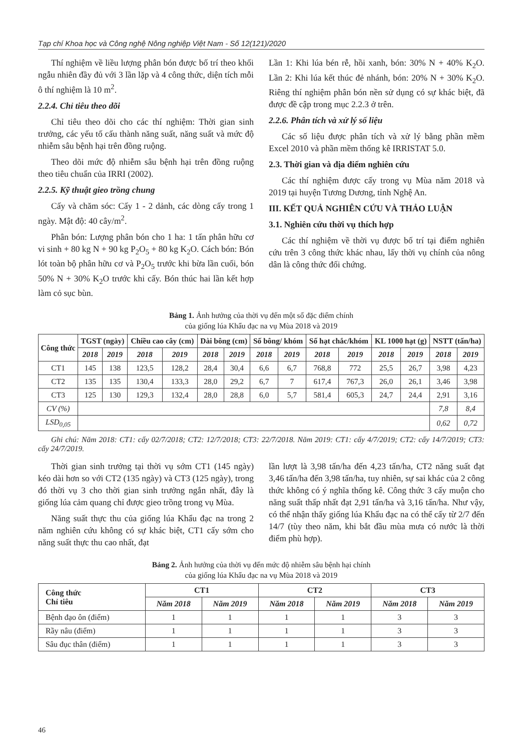Tạp chí Khoa học và Công nghệ Nông nghiệp Việt Nam - Số 12(121)/2020
Thí nghiệm về liều lượng phân bón được bố trí theo khối ngẫu nhiên đầy đủ với 3 lần lặp và 4 công thức, diện tích mỗi ô thí nghiệm là 10 m<sup>2</sup>.
2.2.4. Chỉ tiêu theo dõi
Chỉ tiêu theo dõi cho các thí nghiệm: Thời gian sinh trưởng, các yếu tố cấu thành năng suất, năng suất và mức độ nhiễm sâu bệnh hại trên đồng ruộng.
Theo dõi mức độ nhiễm sâu bệnh hại trên đồng ruộng theo tiêu chuẩn của IRRI (2002).
2.2.5. Kỹ thuật gieo trồng chung
Cấy và chăm sóc: Cấy 1 - 2 dảnh, các dòng cấy trong 1 ngày. Mật độ: 40 cây/m<sup>2</sup>.
Phân bón: Lượng phân bón cho 1 ha: 1 tấn phân hữu cơ vi sinh + 80 kg N + 90 kg P<sub>2</sub>O<sub>5</sub> + 80 kg K<sub>2</sub>O. Cách bón: Bón lót toàn bộ phân hữu cơ và P<sub>2</sub>O<sub>5</sub> trước khi bừa lần cuối, bón 50% N + 30% K<sub>2</sub>O trước khi cấy. Bón thúc hai lần kết hợp làm cỏ sục bùn.
Lần 1: Khi lúa bén rễ, hồi xanh, bón: 30% N + 40% K<sub>2</sub>O. Lần 2: Khi lúa kết thúc đẻ nhánh, bón: 20% N + 30% K<sub>2</sub>O. Riêng thí nghiệm phân bón nền sử dụng có sự khác biệt, đã được đề cập trong mục 2.2.3 ở trên.
2.2.6. Phân tích và xử lý số liệu
Các số liệu được phân tích và xử lý bằng phần mềm Excel 2010 và phần mềm thống kê IRRISTAT 5.0.
2.3. Thời gian và địa điểm nghiên cứu
Các thí nghiệm được cấy trong vụ Mùa năm 2018 và 2019 tại huyện Tương Dương, tỉnh Nghệ An.
III. KẾT QUẢ NGHIÊN CỨU VÀ THẢO LUẬN
3.1. Nghiên cứu thời vụ thích hợp
Các thí nghiệm về thời vụ được bố trí tại điểm nghiên cứu trên 3 công thức khác nhau, lấy thời vụ chính của nông dân là công thức đối chứng.
Bảng 1. Ảnh hưởng của thời vụ đến một số đặc điểm chính
của giống lúa Khẩu đạc na vụ Mùa 2018 và 2019
| Công thức | TGST (ngày) | | Chiều cao cây (cm) | | Dài bông (cm) | | Số bông/ khóm | | Số hạt chắc/khóm | | KL 1000 hạt (g) | | NSTT (tấn/ha) | |
| --- | --- | --- | --- | --- | --- | --- | --- | --- | --- | --- | --- | --- | --- | --- |
| | 2018 | 2019 | 2018 | 2019 | 2018 | 2019 | 2018 | 2019 | 2018 | 2019 | 2018 | 2019 | 2018 | 2019 |
| CT1 | 145 | 138 | 123,5 | 128,2 | 28,4 | 30,4 | 6,6 | 6,7 | 768,8 | 772 | 25,5 | 26,7 | 3,98 | 4,23 |
| CT2 | 135 | 135 | 130,4 | 133,3 | 28,0 | 29,2 | 6,7 | 7 | 617,4 | 767,3 | 26,0 | 26,1 | 3,46 | 3,98 |
| CT3 | 125 | 130 | 129,3 | 132,4 | 28,0 | 28,8 | 6,0 | 5,7 | 581,4 | 605,3 | 24,7 | 24,4 | 2,91 | 3,16 |
| CV (%) | | | | | | | | | | | | | 7,8 | 8,4 |
| LSD<sub>0,05</sub> | | | | | | | | | | | | | 0,62 | 0,72 |
Ghi chú: Năm 2018: CT1: cấy 02/7/2018; CT2: 12/7/2018; CT3: 22/7/2018. Năm 2019: CT1: cấy 4/7/2019; CT2: cấy 14/7/2019; CT3: cấy 24/7/2019.
Thời gian sinh trưởng tại thời vụ sớm CT1 (145 ngày) kéo dài hơn so với CT2 (135 ngày) và CT3 (125 ngày), trong đó thời vụ 3 cho thời gian sinh trưởng ngắn nhất, đây là giống lúa cảm quang chỉ được gieo trồng trong vụ Mùa.
Năng suất thực thu của giống lúa Khẩu đạc na trong 2 năm nghiên cứu không có sự khác biệt, CT1 cấy sớm cho năng suất thực thu cao nhất, đạt
lần lượt là 3,98 tấn/ha đến 4,23 tấn/ha, CT2 năng suất đạt 3,46 tấn/ha đến 3,98 tấn/ha, tuy nhiên, sự sai khác của 2 công thức không có ý nghĩa thống kê. Công thức 3 cấy muộn cho năng suất thấp nhất đạt 2,91 tấn/ha và 3,16 tấn/ha. Như vậy, có thể nhận thấy giống lúa Khẩu đạc na có thể cấy từ 2/7 đến 14/7 (tùy theo năm, khi bắt đầu mùa mưa có nước là thời điểm phù hợp).
Bảng 2. Ảnh hưởng của thời vụ đến mức độ nhiễm sâu bệnh hại chính
của giống lúa Khẩu đạc na vụ Mùa 2018 và 2019
| Công thức Chỉ tiêu | CT1 | | CT2 | | CT3 | |
| --- | --- | --- | --- | --- | --- | --- |
| | Năm 2018 | Năm 2019 | Năm 2018 | Năm 2019 | Năm 2018 | Năm 2019 |
| Bệnh đạo ôn (điểm) | 1 | 1 | 1 | 1 | 3 | 3 |
| Rầy nâu (điểm) | 1 | 1 | 1 | 1 | 3 | 3 |
| Sâu đục thân (điểm) | 1 | 1 | 1 | 1 | 3 | 3 |
46